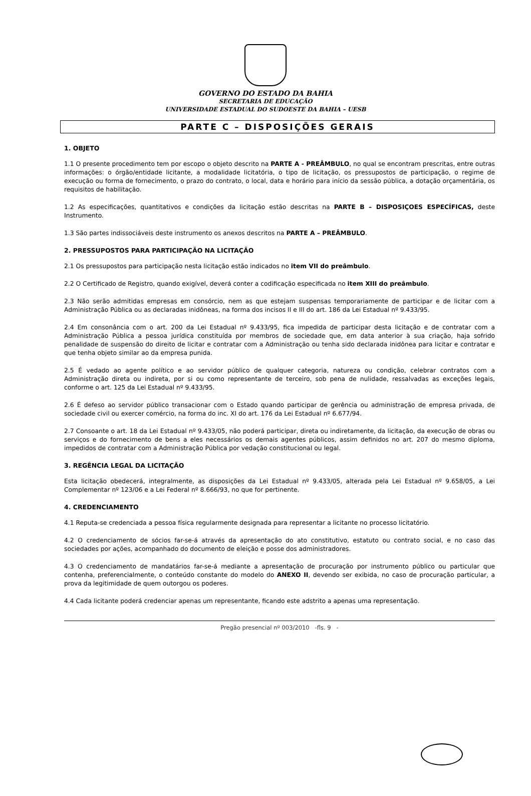GOVERNO DO ESTADO DA BAHIA
SECRETARIA DE EDUCAÇÃO
UNIVERSIDADE ESTADUAL DO SUDOESTE DA BAHIA – UESB
PARTE C – DISPOSIÇÕES GERAIS
1. OBJETO
1.1 O presente procedimento tem por escopo o objeto descrito na PARTE A - PREÂMBULO, no qual se encontram prescritas, entre outras informações: o órgão/entidade licitante, a modalidade licitatória, o tipo de licitação, os pressupostos de participação, o regime de execução ou forma de fornecimento, o prazo do contrato, o local, data e horário para início da sessão pública, a dotação orçamentária, os requisitos de habilitação.
1.2 As especificações, quantitativos e condições da licitação estão descritas na PARTE B – DISPOSIÇOES ESPECÍFICAS, deste Instrumento.
1.3 São partes indissociáveis deste instrumento os anexos descritos na PARTE A – PREÂMBULO.
2. PRESSUPOSTOS PARA PARTICIPAÇÃO NA LICITAÇÃO
2.1 Os pressupostos para participação nesta licitação estão indicados no item VII do preâmbulo.
2.2 O Certificado de Registro, quando exigível, deverá conter a codificação especificada no item XIII do preâmbulo.
2.3 Não serão admitidas empresas em consórcio, nem as que estejam suspensas temporariamente de participar e de licitar com a Administração Pública ou as declaradas inidôneas, na forma dos incisos II e III do art. 186 da Lei Estadual nº 9.433/95.
2.4 Em consonância com o art. 200 da Lei Estadual nº 9.433/95, fica impedida de participar desta licitação e de contratar com a Administração Pública a pessoa jurídica constituída por membros de sociedade que, em data anterior à sua criação, haja sofrido penalidade de suspensão do direito de licitar e contratar com a Administração ou tenha sido declarada inidônea para licitar e contratar e que tenha objeto similar ao da empresa punida.
2.5 É vedado ao agente político e ao servidor público de qualquer categoria, natureza ou condição, celebrar contratos com a Administração direta ou indireta, por si ou como representante de terceiro, sob pena de nulidade, ressalvadas as exceções legais, conforme o art. 125 da Lei Estadual nº 9.433/95.
2.6 É defeso ao servidor público transacionar com o Estado quando participar de gerência ou administração de empresa privada, de sociedade civil ou exercer comércio, na forma do inc. XI do art. 176 da Lei Estadual nº 6.677/94.
2.7 Consoante o art. 18 da Lei Estadual nº 9.433/05, não poderá participar, direta ou indiretamente, da licitação, da execução de obras ou serviços e do fornecimento de bens a eles necessários os demais agentes públicos, assim definidos no art. 207 do mesmo diploma, impedidos de contratar com a Administração Pública por vedação constitucional ou legal.
3. REGÊNCIA LEGAL DA LICITAÇÃO
Esta licitação obedecerá, integralmente, as disposições da Lei Estadual nº 9.433/05, alterada pela Lei Estadual nº 9.658/05, a Lei Complementar nº 123/06 e a Lei Federal nº 8.666/93, no que for pertinente.
4. CREDENCIAMENTO
4.1 Reputa-se credenciada a pessoa física regularmente designada para representar a licitante no processo licitatório.
4.2 O credenciamento de sócios far-se-á através da apresentação do ato constitutivo, estatuto ou contrato social, e no caso das sociedades por ações, acompanhado do documento de eleição e posse dos administradores.
4.3 O credenciamento de mandatários far-se-á mediante a apresentação de procuração por instrumento público ou particular que contenha, preferencialmente, o conteúdo constante do modelo do ANEXO II, devendo ser exibida, no caso de procuração particular, a prova da legitimidade de quem outorgou os poderes.
4.4 Cada licitante poderá credenciar apenas um representante, ficando este adstrito a apenas uma representação.
Pregão presencial nº 003/2010 -fls. 9 -